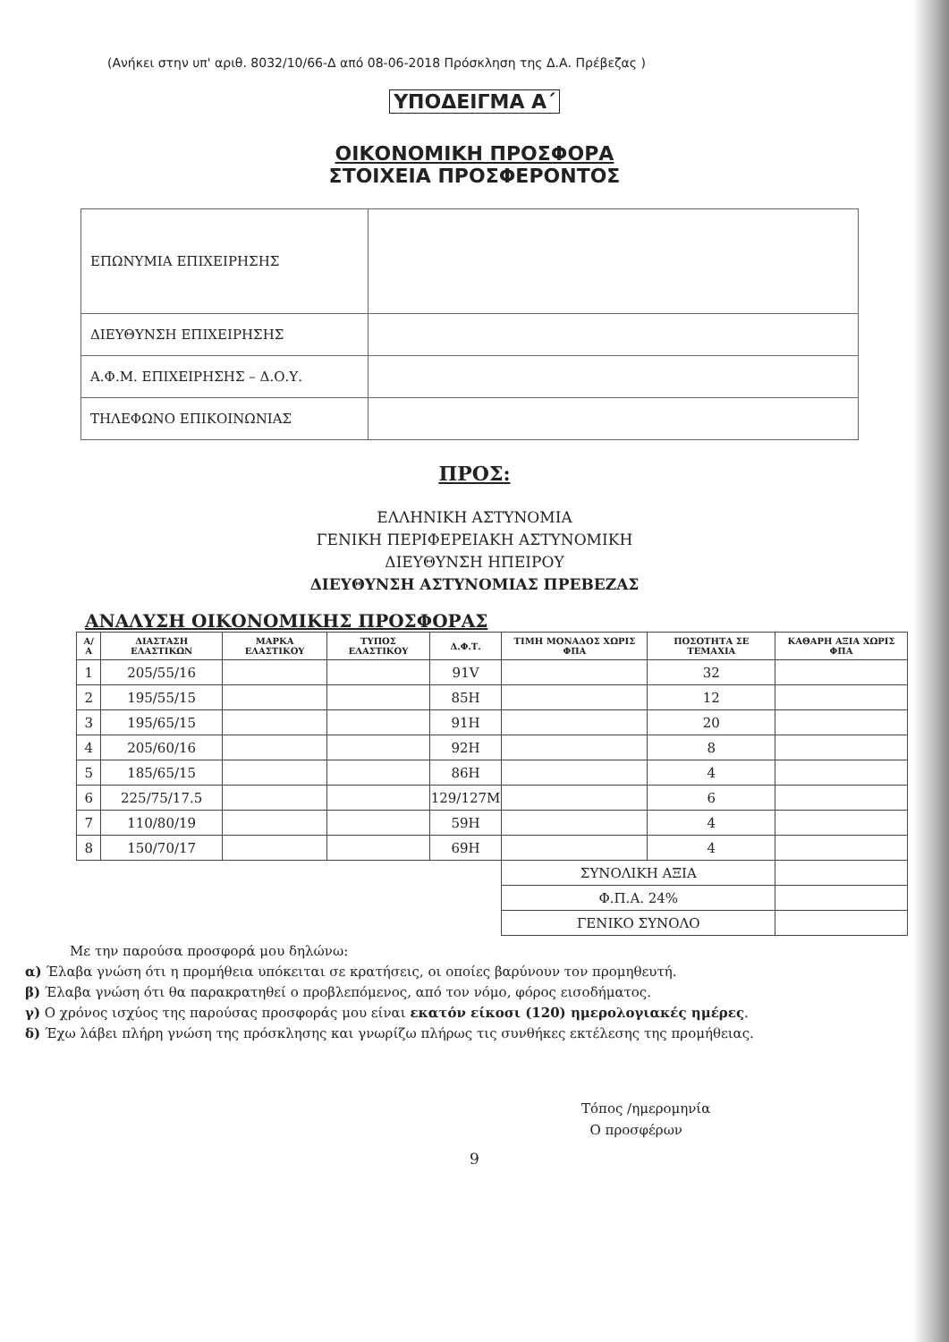(Ανήκει στην υπ' αριθ. 8032/10/66-Δ από 08-06-2018 Πρόσκληση της Δ.Α. Πρέβεζας )
ΥΠΟΔΕΙΓΜΑ Α΄
ΟΙΚΟΝΟΜΙΚΗ ΠΡΟΣΦΟΡΑ
ΣΤΟΙΧΕΙΑ ΠΡΟΣΦΕΡΟΝΤΟΣ
| ΕΠΩΝΥΜΙΑ ΕΠΙΧΕΙΡΗΣΗΣ | |
| ΔΙΕΥΘΥΝΣΗ ΕΠΙΧΕΙΡΗΣΗΣ | |
| Α.Φ.Μ. ΕΠΙΧΕΙΡΗΣΗΣ – Δ.Ο.Υ. | |
| ΤΗΛΕΦΩΝΟ ΕΠΙΚΟΙΝΩΝΙΑΣ | |
ΠΡΟΣ:
ΕΛΛΗΝΙΚΗ ΑΣΤΥΝΟΜΙΑ
ΓΕΝΙΚΗ ΠΕΡΙΦΕΡΕΙΑΚΗ ΑΣΤΥΝΟΜΙΚΗ
ΔΙΕΥΘΥΝΣΗ ΗΠΕΙΡΟΥ
ΔΙΕΥΘΥΝΣΗ ΑΣΤΥΝΟΜΙΑΣ ΠΡΕΒΕΖΑΣ
ΑΝΑΛΥΣΗ ΟΙΚΟΝΟΜΙΚΗΣ ΠΡΟΣΦΟΡΑΣ
| Α/Α | ΔΙΑΣΤΑΣΗ ΕΛΑΣΤΙΚΩΝ | ΜΑΡΚΑ ΕΛΑΣΤΙΚΟΥ | ΤΥΠΟΣ ΕΛΑΣΤΙΚΟΥ | Δ.Φ.Τ. | ΤΙΜΗ ΜΟΝΑΔΟΣ ΧΩΡΙΣ ΦΠΑ | ΠΟΣΟΤΗΤΑ ΣΕ ΤΕΜΑΧΙΑ | ΚΑΘΑΡΗ ΑΞΙΑ ΧΩΡΙΣ ΦΠΑ |
| --- | --- | --- | --- | --- | --- | --- | --- |
| 1 | 205/55/16 | | | 91V | | 32 | |
| 2 | 195/55/15 | | | 85H | | 12 | |
| 3 | 195/65/15 | | | 91H | | 20 | |
| 4 | 205/60/16 | | | 92H | | 8 | |
| 5 | 185/65/15 | | | 86H | | 4 | |
| 6 | 225/75/17.5 | | | 129/127M | | 6 | |
| 7 | 110/80/19 | | | 59H | | 4 | |
| 8 | 150/70/17 | | | 69H | | 4 | |
| | | | | | ΣΥΝΟΛΙΚΗ ΑΞΙΑ | | |
| | | | | | Φ.Π.Α. 24% | | |
| | | | | | ΓΕΝΙΚΟ ΣΥΝΟΛΟ | | |
Με την παρούσα προσφορά μου δηλώνω:
α) Έλαβα γνώση ότι η προμήθεια υπόκειται σε κρατήσεις, οι οποίες βαρύνουν τον προμηθευτή.
β) Έλαβα γνώση ότι θα παρακρατηθεί ο προβλεπόμενος, από τον νόμο, φόρος εισοδήματος.
γ) Ο χρόνος ισχύος της παρούσας προσφοράς μου είναι εκατόν είκοσι (120) ημερολογιακές ημέρες.
δ) Έχω λάβει πλήρη γνώση της πρόσκλησης και γνωρίζω πλήρως τις συνθήκες εκτέλεσης της προμήθειας.
Τόπος /ημερομηνία
Ο προσφέρων
9